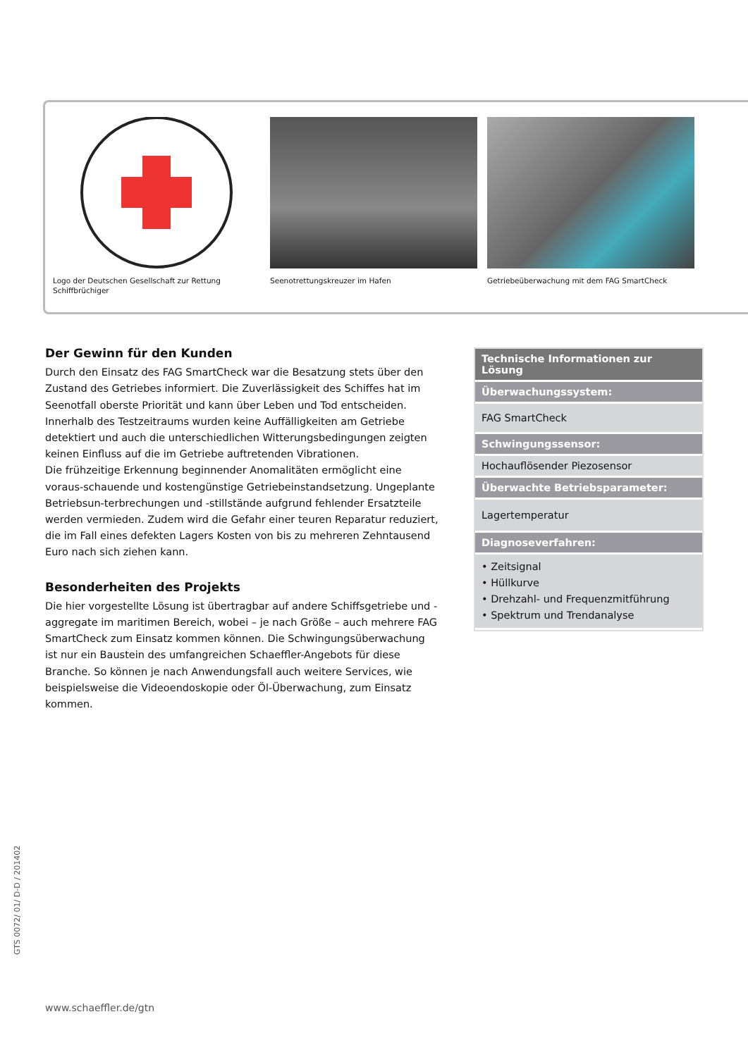Logo der Deutschen Gesellschaft zur Rettung Schiffbrüchiger
Seenotrettungskreuzer im Hafen Getriebeüberwachung mit dem FAG SmartCheck
Der Gewinn für den Kunden
Durch den Einsatz des FAG SmartCheck war die Besatzung stets über den Zustand des Getriebes informiert. Die Zuverlässigkeit des Schiffes hat im Seenotfall oberste Priorität und kann über Leben und Tod entscheiden.
Innerhalb des Testzeitraums wurden keine Auffälligkeiten am Getriebe detektiert und auch die unterschiedlichen Witterungsbedingungen zeigten keinen Einfluss auf die im Getriebe auftretenden Vibrationen.
Die frühzeitige Erkennung beginnender Anomalitäten ermöglicht eine voraus-schauende und kostengünstige Getriebeinstandsetzung. Ungeplante Betriebsun-terbrechungen und -stillstände aufgrund fehlender Ersatzteile werden vermieden. Zudem wird die Gefahr einer teuren Reparatur reduziert, die im Fall eines defekten Lagers Kosten von bis zu mehreren Zehntausend Euro nach sich ziehen kann.
Besonderheiten des Projekts
Die hier vorgestellte Lösung ist übertragbar auf andere Schiffsgetriebe und -aggregate im maritimen Bereich, wobei – je nach Größe – auch mehrere FAG SmartCheck zum Einsatz kommen können. Die Schwingungsüberwachung ist nur ein Baustein des umfangreichen Schaeffler-Angebots für diese Branche. So können je nach Anwendungsfall auch weitere Services, wie beispielsweise die Videoendoskopie oder Öl-Überwachung, zum Einsatz kommen.
| Technische Informationen zur Lösung |
| --- |
| Überwachungssystem: |
| FAG SmartCheck |
| Schwingungssensor: |
| Hochauflösender Piezosensor |
| Überwachte Betriebsparameter: |
| Lagertemperatur |
| Diagnoseverfahren: |
| • Zeitsignal • Hüllkurve • Drehzahl- und Frequenzmitführung • Spektrum und Trendanalyse |
GTS 0072/ 01/ D-D / 201402
www.schaeffler.de/gtn